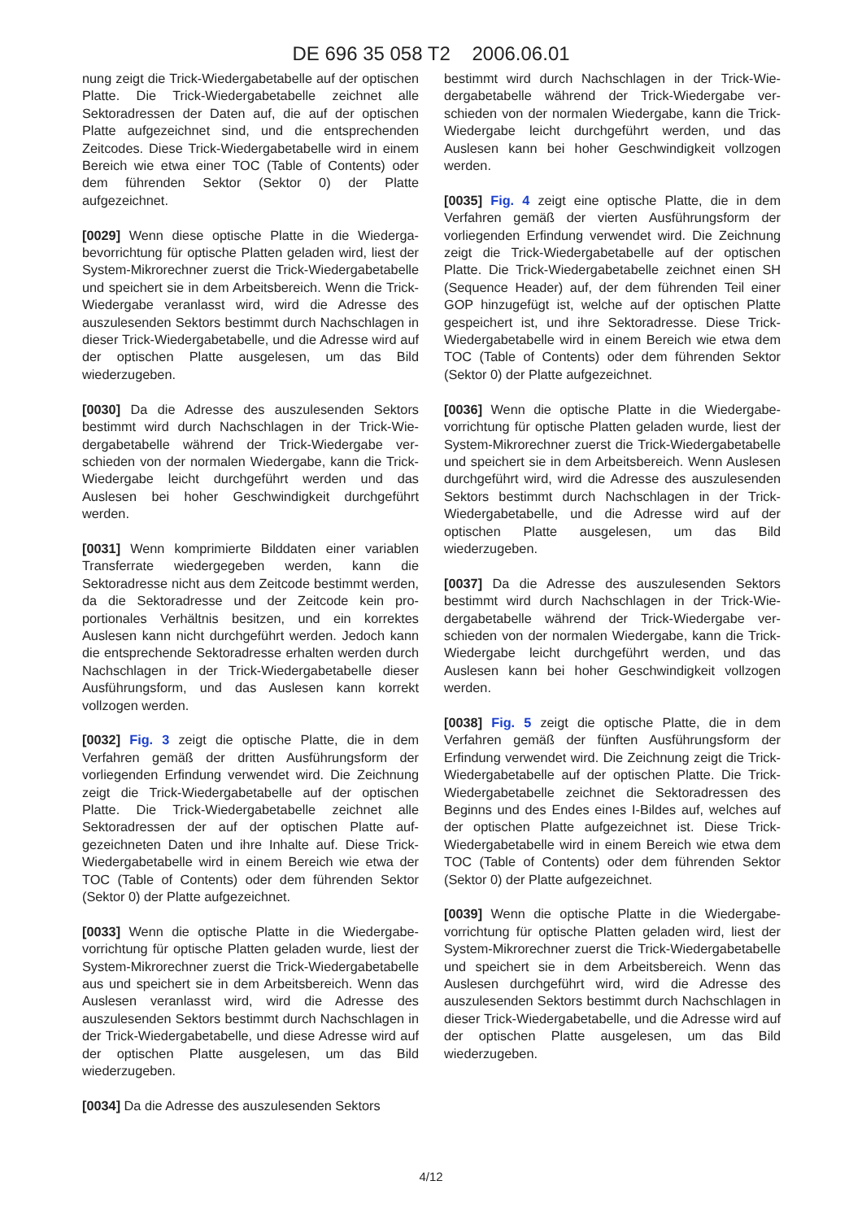DE 696 35 058 T2 2006.06.01
nung zeigt die Trick-Wiedergabetabelle auf der opti­schen Platte. Die Trick-Wiedergabetabelle zeichnet alle Sektoradressen der Daten auf, die auf der opti­schen Platte aufgezeichnet sind, und die entspre­chenden Zeitcodes. Diese Trick-Wiedergabetabelle wird in einem Bereich wie etwa einer TOC (Table of Contents) oder dem führenden Sektor (Sektor 0) der Platte aufgezeichnet.
[0029] Wenn diese optische Platte in die Wiederga­bevorrichtung für optische Platten geladen wird, liest der System-Mikrorechner zuerst die Trick-Wiederga­betabelle und speichert sie in dem Arbeitsbereich. Wenn die Trick-Wiedergabe veranlasst wird, wird die Adresse des auszulesenden Sektors bestimmt durch Nachschlagen in dieser Trick-Wiedergabetabelle, und die Adresse wird auf der optischen Platte ausge­lesen, um das Bild wiederzugeben.
[0030] Da die Adresse des auszulesenden Sektors bestimmt wird durch Nachschlagen in der Trick-Wie­dergabetabelle während der Trick-Wiedergabe ver­schieden von der normalen Wiedergabe, kann die Trick-Wiedergabe leicht durchgeführt werden und das Auslesen bei hoher Geschwindigkeit durchge­führt werden.
[0031] Wenn komprimierte Bilddaten einer variab­len Transferrate wiedergegeben werden, kann die Sektoradresse nicht aus dem Zeitcode bestimmt wer­den, da die Sektoradresse und der Zeitcode kein pro­portionales Verhältnis besitzen, und ein korrektes Auslesen kann nicht durchgeführt werden. Jedoch kann die entsprechende Sektoradresse erhalten wer­den durch Nachschlagen in der Trick-Wiedergabeta­belle dieser Ausführungsform, und das Auslesen kann korrekt vollzogen werden.
[0032] Fig. 3 zeigt die optische Platte, die in dem Verfahren gemäß der dritten Ausführungsform der vorliegenden Erfindung verwendet wird. Die Zeich­nung zeigt die Trick-Wiedergabetabelle auf der opti­schen Platte. Die Trick-Wiedergabetabelle zeichnet alle Sektoradressen der auf der optischen Platte auf­gezeichneten Daten und ihre Inhalte auf. Diese Trick-Wiedergabetabelle wird in einem Bereich wie etwa der TOC (Table of Contents) oder dem führen­den Sektor (Sektor 0) der Platte aufgezeichnet.
[0033] Wenn die optische Platte in die Wiedergabe­vorrichtung für optische Platten geladen wurde, liest der System-Mikrorechner zuerst die Trick-Wiederga­betabelle aus und speichert sie in dem Arbeitsbe­reich. Wenn das Auslesen veranlasst wird, wird die Adresse des auszulesenden Sektors bestimmt durch Nachschlagen in der Trick-Wiedergabetabelle, und diese Adresse wird auf der optischen Platte ausgele­sen, um das Bild wiederzugeben.
[0034] Da die Adresse des auszulesenden Sektors
bestimmt wird durch Nachschlagen in der Trick-Wie­dergabetabelle während der Trick-Wiedergabe ver­schieden von der normalen Wiedergabe, kann die Trick-Wiedergabe leicht durchgeführt werden, und das Auslesen kann bei hoher Geschwindigkeit vollzo­gen werden.
[0035] Fig. 4 zeigt eine optische Platte, die in dem Verfahren gemäß der vierten Ausführungsform der vorliegenden Erfindung verwendet wird. Die Zeich­nung zeigt die Trick-Wiedergabetabelle auf der opti­schen Platte. Die Trick-Wiedergabetabelle zeichnet einen SH (Sequence Header) auf, der dem führen­den Teil einer GOP hinzugefügt ist, welche auf der optischen Platte gespeichert ist, und ihre Sektora­dresse. Diese Trick-Wiedergabetabelle wird in einem Bereich wie etwa dem TOC (Table of Contents) oder dem führenden Sektor (Sektor 0) der Platte aufge­zeichnet.
[0036] Wenn die optische Platte in die Wiedergabe­vorrichtung für optische Platten geladen wurde, liest der System-Mikrorechner zuerst die Trick-Wiederga­betabelle und speichert sie in dem Arbeitsbereich. Wenn Auslesen durchgeführt wird, wird die Adresse des auszulesenden Sektors bestimmt durch Nach­schlagen in der Trick-Wiedergabetabelle, und die Adresse wird auf der optischen Platte ausgelesen, um das Bild wiederzugeben.
[0037] Da die Adresse des auszulesenden Sektors bestimmt wird durch Nachschlagen in der Trick-Wie­dergabetabelle während der Trick-Wiedergabe ver­schieden von der normalen Wiedergabe, kann die Trick-Wiedergabe leicht durchgeführt werden, und das Auslesen kann bei hoher Geschwindigkeit vollzo­gen werden.
[0038] Fig. 5 zeigt die optische Platte, die in dem Verfahren gemäß der fünften Ausführungsform der Erfindung verwendet wird. Die Zeichnung zeigt die Trick-Wiedergabetabelle auf der optischen Platte. Die Trick-Wiedergabetabelle zeichnet die Sektora­dressen des Beginns und des Endes eines I-Bildes auf, welches auf der optischen Platte aufgezeichnet ist. Diese Trick-Wiedergabetabelle wird in einem Be­reich wie etwa dem TOC (Table of Contents) oder dem führenden Sektor (Sektor 0) der Platte aufge­zeichnet.
[0039] Wenn die optische Platte in die Wiedergabe­vorrichtung für optische Platten geladen wird, liest der System-Mikrorechner zuerst die Trick-Wiederga­betabelle und speichert sie in dem Arbeitsbereich. Wenn das Auslesen durchgeführt wird, wird die Adresse des auszulesenden Sektors bestimmt durch Nachschlagen in dieser Trick-Wiedergabetabelle, und die Adresse wird auf der optischen Platte ausge­lesen, um das Bild wiederzugeben.
4/12